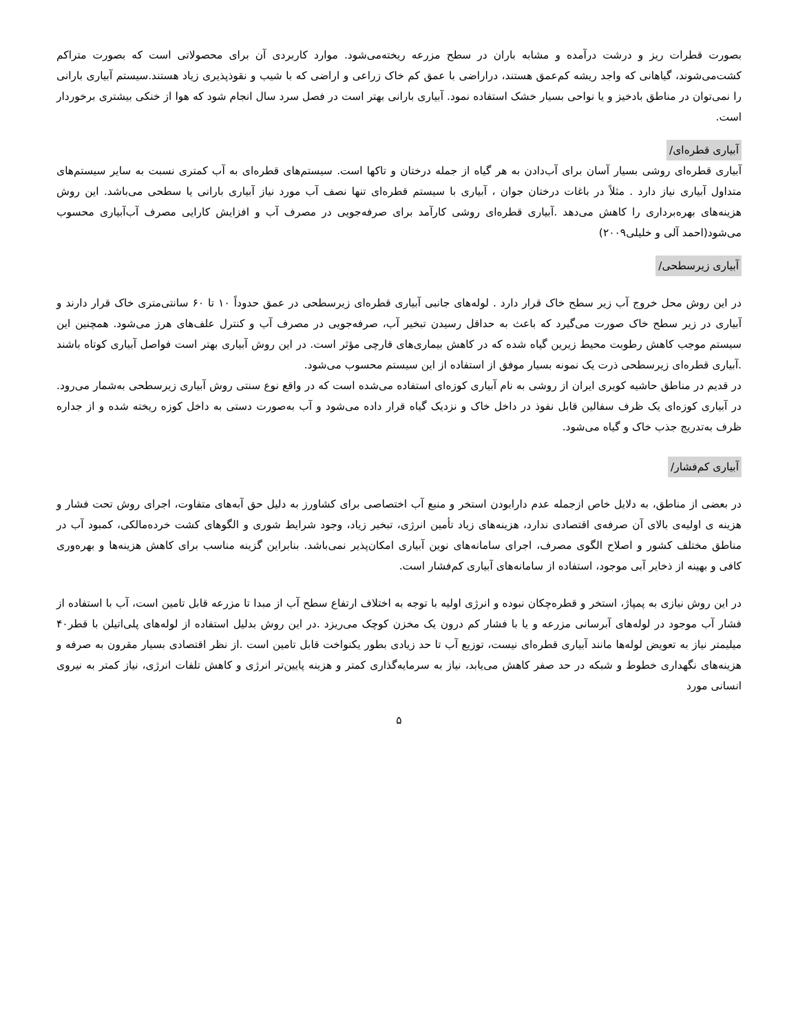بصورت قطرات ریز و درشت درآمده و مشابه باران در سطح مزرعه ریخته‌می‌شود. موارد کاربردی آن برای محصولاتی است که بصورت متراکم کشت‌می‌شوند، گیاهانی که واجد ریشه کم‌عمق هستند، دراراضی با عمق کم خاک زراعی و اراضی که با شیب و نقوذپذیری زیاد هستند.سیستم آبیاری بارانی را نمی‌توان در مناطق بادخیز و یا نواحی بسیار خشک استفاده نمود. آبیاری بارانی بهتر است در فصل سرد سال انجام شود که هوا از خنکی بیشتری برخوردار است.
آبیاری قطره‌ای/
آبیاری قطره‌ای روشی بسیار آسان برای آب‌دادن به هر گیاه از جمله درختان و تاکها است. سیستم‌های قطره‌ای به آب کمتری نسبت به سایر سیستم‌های متداول آبیاری نیاز دارد . مثلاً در باغات درختان جوان ، آبیاری با سیستم قطره‌ای تنها نصف آب مورد نیاز آبیاری بارانی یا سطحی می‌باشد. این روش هزینه‌های بهره‌برداری را کاهش می‌دهد .آبیاری قطره‌ای روشی کارآمد برای صرفه‌جویی در مصرف آب و افزایش کارایی مصرف آب‌آبیاری محسوب می‌شود(احمد آلی و خلیلی۲۰۰۹)
آبیاری زیرسطحی/
در این روش محل خروج آب زیر سطح خاک قرار دارد . لوله‌های جانبی آبیاری قطره‌ای زیرسطحی در عمق حدوداً ۱۰ تا ۶۰ سانتی‌متری خاک قرار دارند و آبیاری در زیر سطح خاک صورت می‌گیرد که باعث به حداقل رسیدن تبخیر آب، صرفه‌جویی در مصرف آب و کنترل علف‌های هرز می‌شود. همچنین این سیستم موجب کاهش رطوبت محیط زیرین گیاه شده که در کاهش بیماری‌های قارچی مؤثر است. در این روش آبیاری بهتر است فواصل آبیاری کوتاه باشند .آبیاری قطره‌ای زیرسطحی ذرت یک نمونه بسیار موفق از استفاده از این سیستم محسوب می‌شود.
در قدیم در مناطق حاشیه کویری ایران از روشی به نام آبیاری کوزه‌ای استفاده می‌شده است که در واقع نوع سنتی روش آبیاری زیرسطحی به‌شمار می‌رود. در آبیاری کوزه‌ای یک ظرف سفالین قابل نفوذ در داخل خاک و نزدیک گیاه قرار داده می‌شود و آب به‌صورت دستی به داخل کوزه ریخته شده و از جداره ظرف به‌تدریج جذب خاک و گیاه می‌شود.
آبیاری کم‌فشار/
در بعضی از مناطق، به دلایل خاص ازجمله عدم دارابودن استخر و منبع آب اختصاصی برای کشاورز به دلیل حق آبه‌های متفاوت، اجرای روش تحت فشار و هزینه ی اولیه‌ی بالای آن صرفه‌ی اقتصادی ندارد، هزینه‌های زیاد تأمین انرژی، تبخیر زیاد، وجود شرایط شوری و الگوهای کشت خرده‌مالکی، کمبود آب در مناطق مختلف کشور و اصلاح الگوی مصرف، اجرای سامانه‌های نوین آبیاری امکان‌پذیر نمی‌باشد. بنابراین گزینه مناسب برای کاهش هزینه‌ها و بهره‌وری کافی و بهینه از ذخایر آبی موجود، استفاده از سامانه‌های آبیاری کم‌فشار است.
در این روش نیازی به پمپاژ، استخر و قطره‌چکان نبوده و انرژی اولیه با توجه به اختلاف ارتفاع سطح آب از مبدا تا مزرعه قابل تامین است، آب با استفاده از فشار آب موجود در لوله‌های آبرسانی مزرعه و یا با فشار کم درون یک مخزن کوچک می‌ریزد .در این روش بدلیل استفاده از لوله‌های پلی‌اتیلن با قطر۴۰ میلیمتر نیاز به تعویض لوله‌ها مانند آبیاری قطره‌ای نیست، توزیع آب تا حد زیادی بطور یکنواخت قابل تامین است .از نظر اقتصادی بسیار مقرون به صرفه و هزینه‌های نگهداری خطوط و شبکه در حد صفر کاهش می‌یابد، نیاز به سرمایه‌گذاری کمتر و هزینه پایین‌تر انرژی و کاهش تلفات انرژی، نیاز کمتر به نیروی انسانی مورد
۵